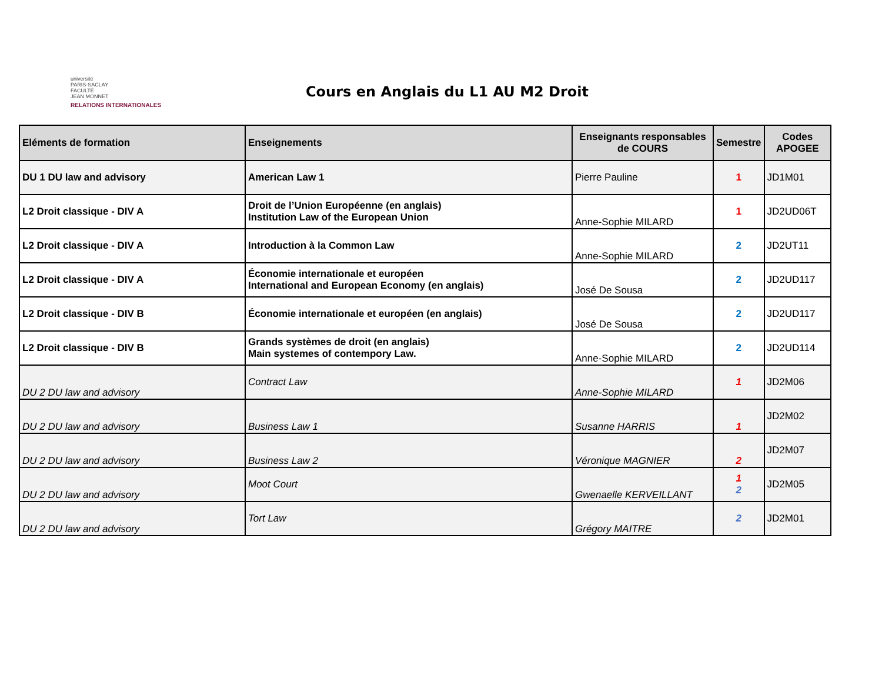université
PARIS-SACLAY
FACULTÉ
JEAN MONNET
RELATIONS INTERNATIONALES
Cours en Anglais du L1 AU M2 Droit
| Eléments de formation | Enseignements | Enseignants responsables de COURS | Semestre | Codes APOGEE |
| --- | --- | --- | --- | --- |
| DU 1 DU law and advisory | American Law 1 | Pierre Pauline | 1 | JD1M01 |
| L2 Droit classique - DIV A | Droit de l’Union Européenne (en anglais) Institution Law of the European Union | Anne-Sophie MILARD | 1 | JD2UD06T |
| L2 Droit classique - DIV A | Introduction à la Common Law | Anne-Sophie MILARD | 2 | JD2UT11 |
| L2 Droit classique - DIV A | Économie internationale et européen International and European Economy (en anglais) | José De Sousa | 2 | JD2UD117 |
| L2 Droit classique - DIV B | Économie internationale et européen (en anglais) | José De Sousa | 2 | JD2UD117 |
| L2 Droit classique - DIV B | Grands systèmes de droit (en anglais) Main systemes of contempory Law. | Anne-Sophie MILARD | 2 | JD2UD114 |
| DU 2 DU law and advisory | Contract Law | Anne-Sophie MILARD | 1 | JD2M06 |
| DU 2 DU law and advisory | Business Law 1 | Susanne HARRIS | 1 | JD2M02 |
| DU 2 DU law and advisory | Business Law 2 | Véronique MAGNIER | 2 | JD2M07 |
| DU 2 DU law and advisory | Moot Court | Gwenaelle KERVEILLANT | 1 2 | JD2M05 |
| DU 2 DU law and advisory | Tort Law | Grégory MAITRE | 2 | JD2M01 |